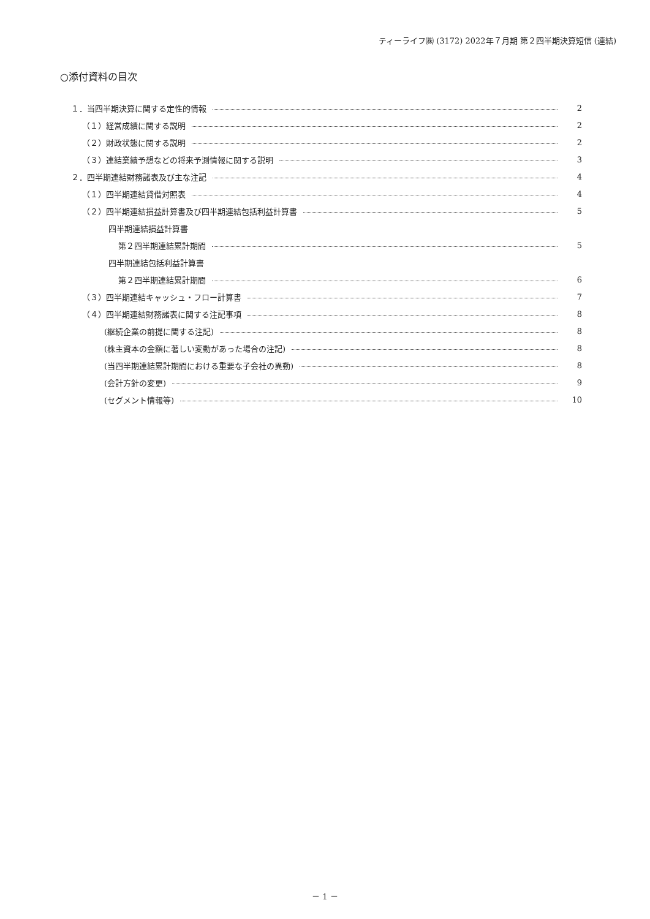ティーライフ㈱ (3172) 2022年７月期 第２四半期決算短信 (連結)
○添付資料の目次
１．当四半期決算に関する定性的情報 2
（１）経営成績に関する説明 2
（２）財政状態に関する説明 2
（３）連結業績予想などの将来予測情報に関する説明 3
２．四半期連結財務諸表及び主な注記 4
（１）四半期連結貸借対照表 4
（２）四半期連結損益計算書及び四半期連結包括利益計算書 5
四半期連結損益計算書
第２四半期連結累計期間 5
四半期連結包括利益計算書
第２四半期連結累計期間 6
（３）四半期連結キャッシュ・フロー計算書 7
（４）四半期連結財務諸表に関する注記事項 8
(継続企業の前提に関する注記) 8
(株主資本の金額に著しい変動があった場合の注記) 8
(当四半期連結累計期間における重要な子会社の異動) 8
(会計方針の変更) 9
(セグメント情報等) 10
－ 1 －